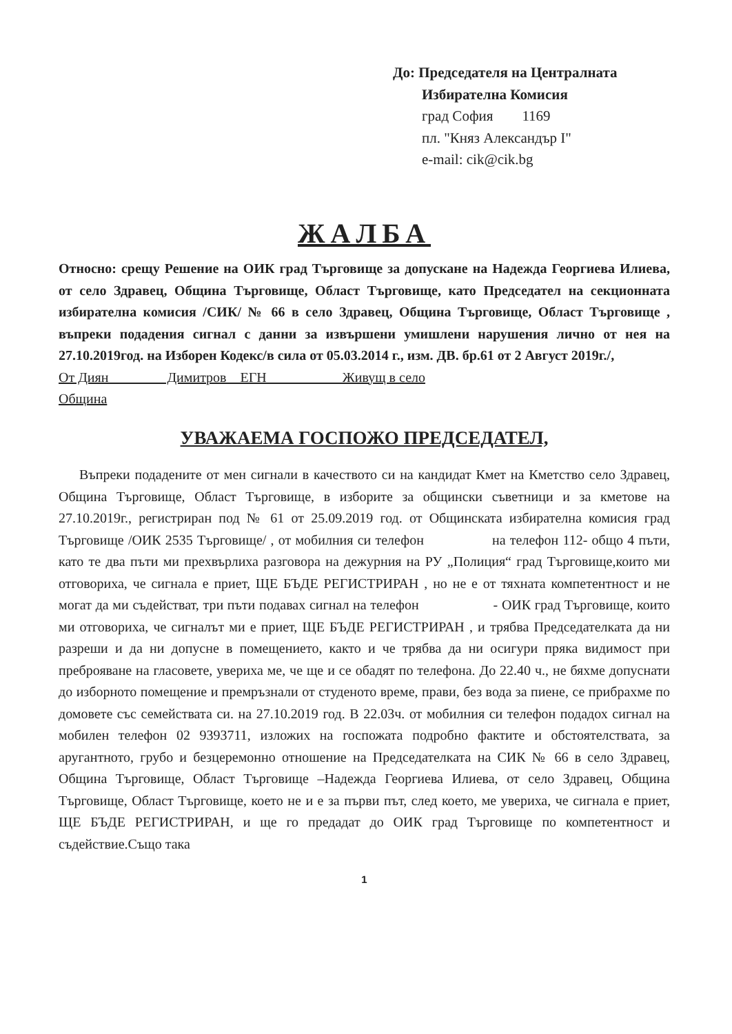До: Председателя на Централната
Избирателна Комисия
град София 1169
пл. "Княз Александър I"
e-mail: cik@cik.bg
ЖАЛБА
Относно: срещу Решение на ОИК град Търговище за допускане на Надежда Георгиева Илиева, от село Здравец, Община Търговище, Област Търговище, като Председател на секционната избирателна комисия /СИК/ № 66 в село Здравец, Община Търговище, Област Търговище , въпреки подадения сигнал с данни за извършени умишлени нарушения лично от нея на 27.10.2019год. на Изборен Кодекс/в сила от 05.03.2014 г., изм. ДВ. бр.61 от 2 Август 2019г./,
От Диян Димитров ЕГН Живущ в село
Община
УВАЖАЕМА ГОСПОЖО ПРЕДСЕДАТЕЛ,
Въпреки подадените от мен сигнали в качеството си на кандидат Кмет на Кметство село Здравец, Община Търговище, Област Търговище, в изборите за общински съветници и за кметове на 27.10.2019г., регистриран под № 61 от 25.09.2019 год. от Общинската избирателна комисия град Търговище /ОИК 2535 Търговище/ , от мобилния си телефон на телефон 112- общо 4 пъти, като те два пъти ми прехвърлиха разговора на дежурния на РУ „Полиция“ град Търговище,които ми отговориха, че сигнала е приет, ЩЕ БЪДЕ РЕГИСТРИРАН , но не е от тяхната компетентност и не могат да ми съдействат, три пъти подавах сигнал на телефон - ОИК град Търговище, които ми отговориха, че сигналът ми е приет, ЩЕ БЪДЕ РЕГИСТРИРАН , и трябва Председателката да ни разреши и да ни допусне в помещението, както и че трябва да ни осигури пряка видимост при преброяване на гласовете, увериха ме, че ще и се обадят по телефона. До 22.40 ч., не бяхме допуснати до изборното помещение и премръзнали от студеното време, прави, без вода за пиене, се прибрахме по домовете със семействата си. на 27.10.2019 год. В 22.03ч. от мобилния си телефон подадох сигнал на мобилен телефон 02 9393711, изложих на госпожата подробно фактите и обстоятелствата, за аругантното, грубо и безцеремонно отношение на Председателката на СИК № 66 в село Здравец, Община Търговище, Област Търговище –Надежда Георгиева Илиева, от село Здравец, Община Търговище, Област Търговище, което не и е за първи път, след което, ме увериха, че сигнала е приет, ЩЕ БЪДЕ РЕГИСТРИРАН, и ще го предадат до ОИК град Търговище по компетентност и съдействие.Също така
1